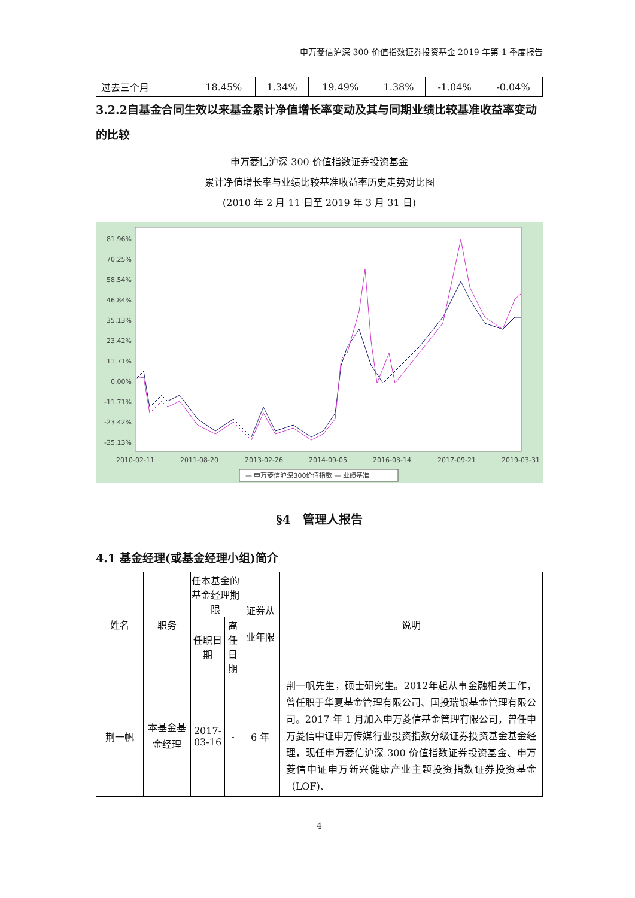申万菱信沪深 300 价值指数证券投资基金 2019 年第 1 季度报告
| 过去三个月 | 18.45% | 1.34% | 19.49% | 1.38% | -1.04% | -0.04% |
3.2.2自基金合同生效以来基金累计净值增长率变动及其与同期业绩比较基准收益率变动的比较
申万菱信沪深 300 价值指数证券投资基金
累计净值增长率与业绩比较基准收益率历史走势对比图
(2010 年 2 月 11 日至 2019 年 3 月 31 日)
81.96%
70.25%
58.54%
46.84%
35.13%
23.42%
11.71%
0.00%
-11.71%
-23.42%
-35.13%
2010-02-11
2011-08-20
2013-02-26
2014-09-05
2016-03-14
2017-09-21
2019-03-31
— 申万菱信沪深300价值指数 — 业绩基准
§4　管理人报告
4.1 基金经理(或基金经理小组)简介
| 姓名 | 职务 | 任本基金的基金经理期限 | | 证券从业年限 | 说明 |
| | | 任职日期 | 离任日期 | | |
| 荆一帆 | 本基金基金经理 | 2017-03-16 | - | 6 年 | 荆一帆先生，硕士研究生。2012年起从事金融相关工作，曾任职于华夏基金管理有限公司、国投瑞银基金管理有限公司。2017 年 1 月加入申万菱信基金管理有限公司，曾任申万菱信中证申万传媒行业投资指数分级证券投资基金基金经理，现任申万菱信沪深 300 价值指数证券投资基金、申万菱信中证申万新兴健康产业主题投资指数证券投资基金（LOF)、 |
4